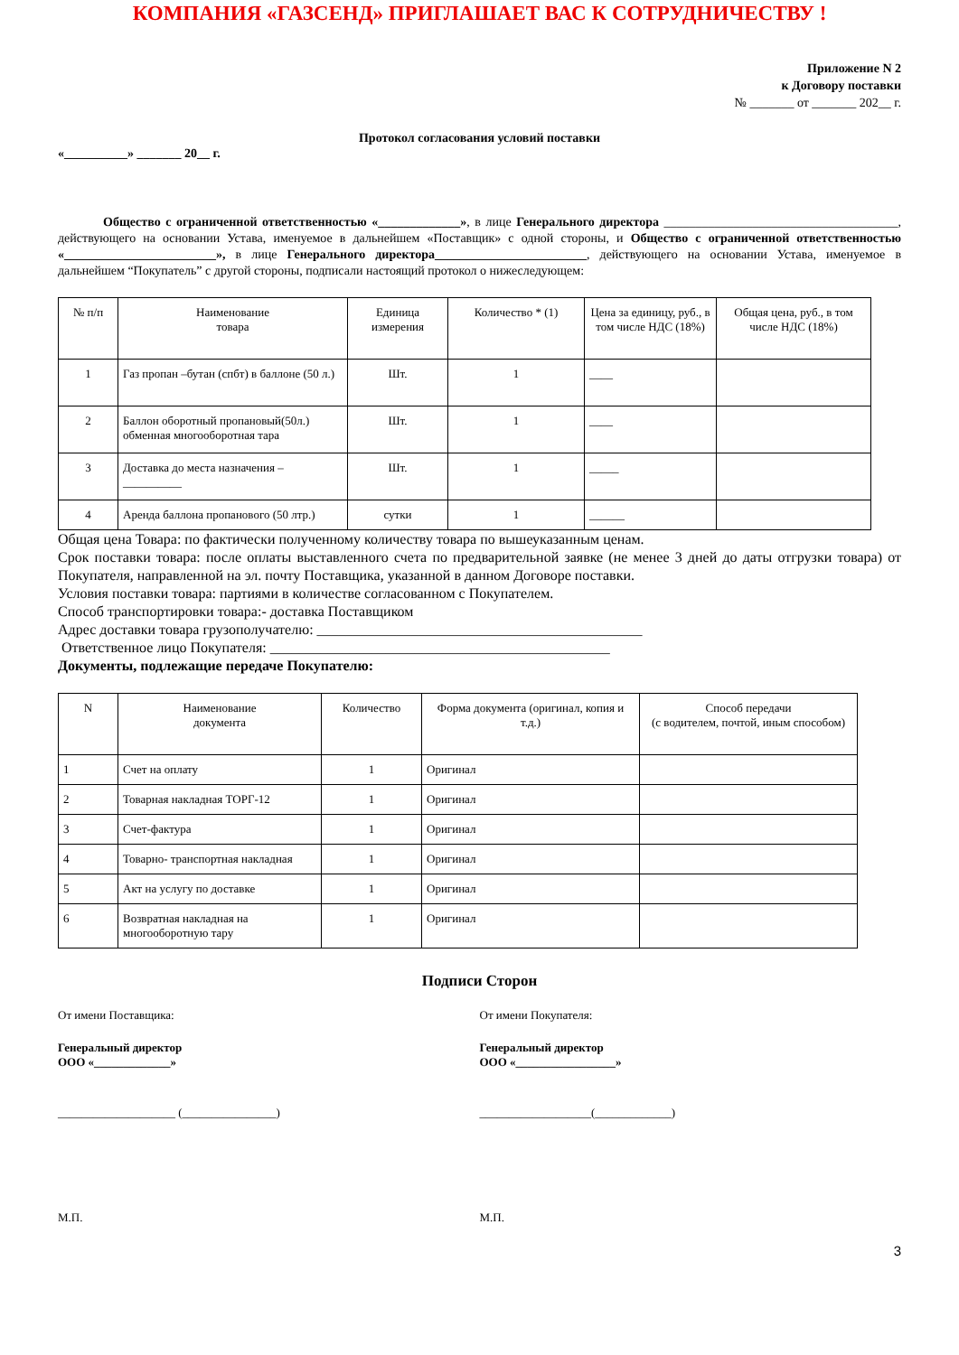КОМПАНИЯ «ГАЗСЕНД» ПРИГЛАШАЕТ ВАС К СОТРУДНИЧЕСТВУ !
Приложение N 2
к Договору поставки
№ _______ от _______ 202__ г.
Протокол согласования условий поставки
«__________» _______ 20__ г.
Общество с ограниченной ответственностью «_____________», в лице Генерального директора _____________________________________, действующего на основании Устава, именуемое в дальнейшем «Поставщик» с одной стороны, и Общество с ограниченной ответственностью «________________________», в лице Генерального директора________________________, действующего на основании Устава, именуемое в дальнейшем “Покупатель” с другой стороны, подписали настоящий протокол о нижеследующем:
| № п/п | Наименование товара | Единица измерения | Количество * (1) | Цена за единицу, руб., в том числе НДС (18%) | Общая цена, руб., в том числе НДС (18%) |
| --- | --- | --- | --- | --- | --- |
| 1 | Газ пропан –бутан (спбт) в баллоне (50 л.) | Шт. | 1 | ____ | |
| 2 | Баллон оборотный пропановый(50л.) обменная многооборотная тара | Шт. | 1 | ____ | |
| 3 | Доставка до места назначения – __________ | Шт. | 1 | _____ | |
| 4 | Аренда баллона пропанового (50 лтр.) | сутки | 1 | ______ | |
Общая цена Товара: по фактически полученному количеству товара по вышеуказанным ценам.
Срок поставки товара: после оплаты выставленного счета по предварительной заявке (не менее 3 дней до даты отгрузки товара) от Покупателя, направленной на эл. почту Поставщика, указанной в данном Договоре поставки.
Условия поставки товара: партиями в количестве согласованном с Покупателем.
Способ транспортировки товара:- доставка Поставщиком
Адрес доставки товара грузополучателю: _____________________________________________
Ответственное лицо Покупателя: _______________________________________________
Документы, подлежащие передаче Покупателю:
| N | Наименование документа | Количество | Форма документа (оригинал, копия и т.д.) | Способ передачи (с водителем, почтой, иным способом) |
| --- | --- | --- | --- | --- |
| 1 | Счет на оплату | 1 | Оригинал | |
| 2 | Товарная накладная ТОРГ-12 | 1 | Оригинал | |
| 3 | Счет-фактура | 1 | Оригинал | |
| 4 | Товарно- транспортная накладная | 1 | Оригинал | |
| 5 | Акт на услугу по доставке | 1 | Оригинал | |
| 6 | Возвратная накладная на многооборотную тару | 1 | Оригинал | |
Подписи Сторон
От имени Поставщика: От имени Покупателя:
Генеральный директор
ООО «_____________»
Генеральный директор
ООО «_________________»
____________________ (________________)
___________________(_____________)
М.П. М.П.
3